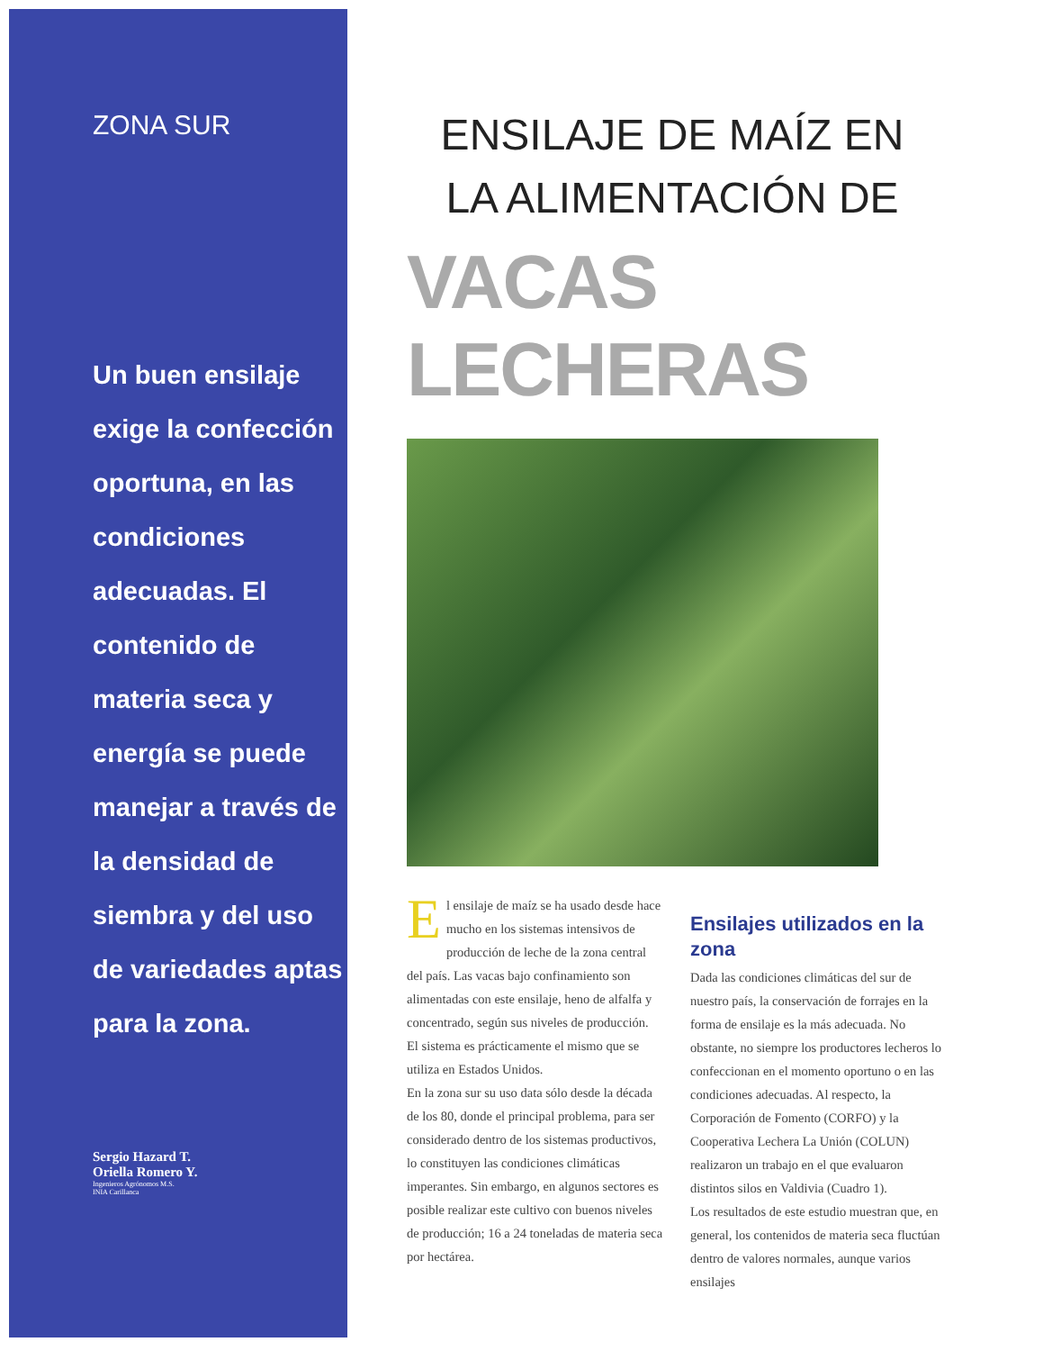ZONA SUR
Un buen ensilaje exige la confección oportuna, en las condiciones adecuadas. El contenido de materia seca y energía se puede manejar a través de la densidad de siembra y del uso de variedades aptas para la zona.
Sergio Hazard T.
Oriella Romero Y.
Ingenieros Agrónomos M.S.
INIA Carillanca
ENSILAJE DE MAÍZ EN LA ALIMENTACIÓN DE
VACAS LECHERAS
El ensilaje de maíz se ha usado desde hace mucho en los sistemas intensivos de producción de leche de la zona central del país. Las vacas bajo confinamiento son alimentadas con este ensilaje, heno de alfalfa y concentrado, según sus niveles de producción. El sistema es prácticamente el mismo que se utiliza en Estados Unidos.
En la zona sur su uso data sólo desde la década de los 80, donde el principal problema, para ser considerado dentro de los sistemas productivos, lo constituyen las condiciones climáticas imperantes. Sin embargo, en algunos sectores es posible realizar este cultivo con buenos niveles de producción; 16 a 24 toneladas de materia seca por hectárea.
Ensilajes utilizados en la zona
Dada las condiciones climáticas del sur de nuestro país, la conservación de forrajes en la forma de ensilaje es la más adecuada. No obstante, no siempre los productores lecheros lo confeccionan en el momento oportuno o en las condiciones adecuadas. Al respecto, la Corporación de Fomento (CORFO) y la Cooperativa Lechera La Unión (COLUN) realizaron un trabajo en el que evaluaron distintos silos en Valdivia (Cuadro 1).
Los resultados de este estudio muestran que, en general, los contenidos de materia seca fluctúan dentro de valores normales, aunque varios ensilajes